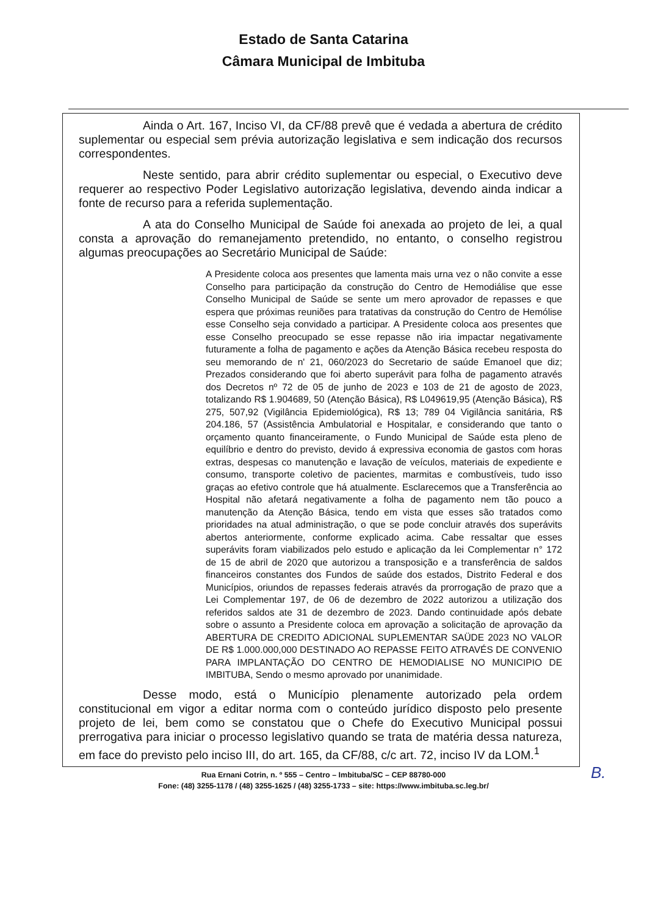Estado de Santa Catarina
Câmara Municipal de Imbituba
Ainda o Art. 167, Inciso VI, da CF/88 prevê que é vedada a abertura de crédito suplementar ou especial sem prévia autorização legislativa e sem indicação dos recursos correspondentes.
Neste sentido, para abrir crédito suplementar ou especial, o Executivo deve requerer ao respectivo Poder Legislativo autorização legislativa, devendo ainda indicar a fonte de recurso para a referida suplementação.
A ata do Conselho Municipal de Saúde foi anexada ao projeto de lei, a qual consta a aprovação do remanejamento pretendido, no entanto, o conselho registrou algumas preocupações ao Secretário Municipal de Saúde:
A Presidente coloca aos presentes que lamenta mais urna vez o não convite a esse Conselho para participação da construção do Centro de Hemodiálise que esse Conselho Municipal de Saúde se sente um mero aprovador de repasses e que espera que próximas reuniões para tratativas da construção do Centro de Hemólise esse Conselho seja convidado a participar. A Presidente coloca aos presentes que esse Conselho preocupado se esse repasse não iria impactar negativamente futuramente a folha de pagamento e ações da Atenção Básica recebeu resposta do seu memorando de n' 21, 060/2023 do Secretario de saúde Emanoel que diz; Prezados considerando que foi aberto superávit para folha de pagamento através dos Decretos nº 72 de 05 de junho de 2023 e 103 de 21 de agosto de 2023, totalizando R$ 1.904689, 50 (Atenção Básica), R$ L049619,95 (Atenção Básica), R$ 275, 507,92 (Vigilância Epidemiológica), R$ 13; 789 04 Vigilância sanitária, R$ 204.186, 57 (Assistência Ambulatorial e Hospitalar, e considerando que tanto o orçamento quanto financeiramente, o Fundo Municipal de Saúde esta pleno de equilíbrio e dentro do previsto, devido á expressiva economia de gastos com horas extras, despesas co manutenção e lavação de veículos, materiais de expediente e consumo, transporte coletivo de pacientes, marmitas e combustíveis, tudo isso graças ao efetivo controle que há atualmente. Esclarecemos que a Transferência ao Hospital não afetará negativamente a folha de pagamento nem tão pouco a manutenção da Atenção Básica, tendo em vista que esses são tratados como prioridades na atual administração, o que se pode concluir através dos superávits abertos anteriormente, conforme explicado acima. Cabe ressaltar que esses superávits foram viabilizados pelo estudo e aplicação da lei Complementar n° 172 de 15 de abril de 2020 que autorizou a transposição e a transferência de saldos financeiros constantes dos Fundos de saúde dos estados, Distrito Federal e dos Municípios, oriundos de repasses federais através da prorrogação de prazo que a Lei Complementar 197, de 06 de dezembro de 2022 autorizou a utilização dos referidos saldos ate 31 de dezembro de 2023. Dando continuidade após debate sobre o assunto a Presidente coloca em aprovação a solicitação de aprovação da ABERTURA DE CREDITO ADICIONAL SUPLEMENTAR SAÜDE 2023 NO VALOR DE R$ 1.000.000,000 DESTINADO AO REPASSE FEITO ATRAVÉS DE CONVENIO PARA IMPLANTAÇÃO DO CENTRO DE HEMODIALISE NO MUNICIPIO DE IMBITUBA, Sendo o mesmo aprovado por unanimidade.
Desse modo, está o Município plenamente autorizado pela ordem constitucional em vigor a editar norma com o conteúdo jurídico disposto pelo presente projeto de lei, bem como se constatou que o Chefe do Executivo Municipal possui prerrogativa para iniciar o processo legislativo quando se trata de matéria dessa natureza, em face do previsto pelo inciso III, do art. 165, da CF/88, c/c art. 72, inciso IV da LOM.<sup>1</sup>
Rua Ernani Cotrin, n. º 555 – Centro – Imbituba/SC – CEP 88780-000
Fone: (48) 3255-1178 / (48) 3255-1625 / (48) 3255-1733 – site: https://www.imbituba.sc.leg.br/
B.